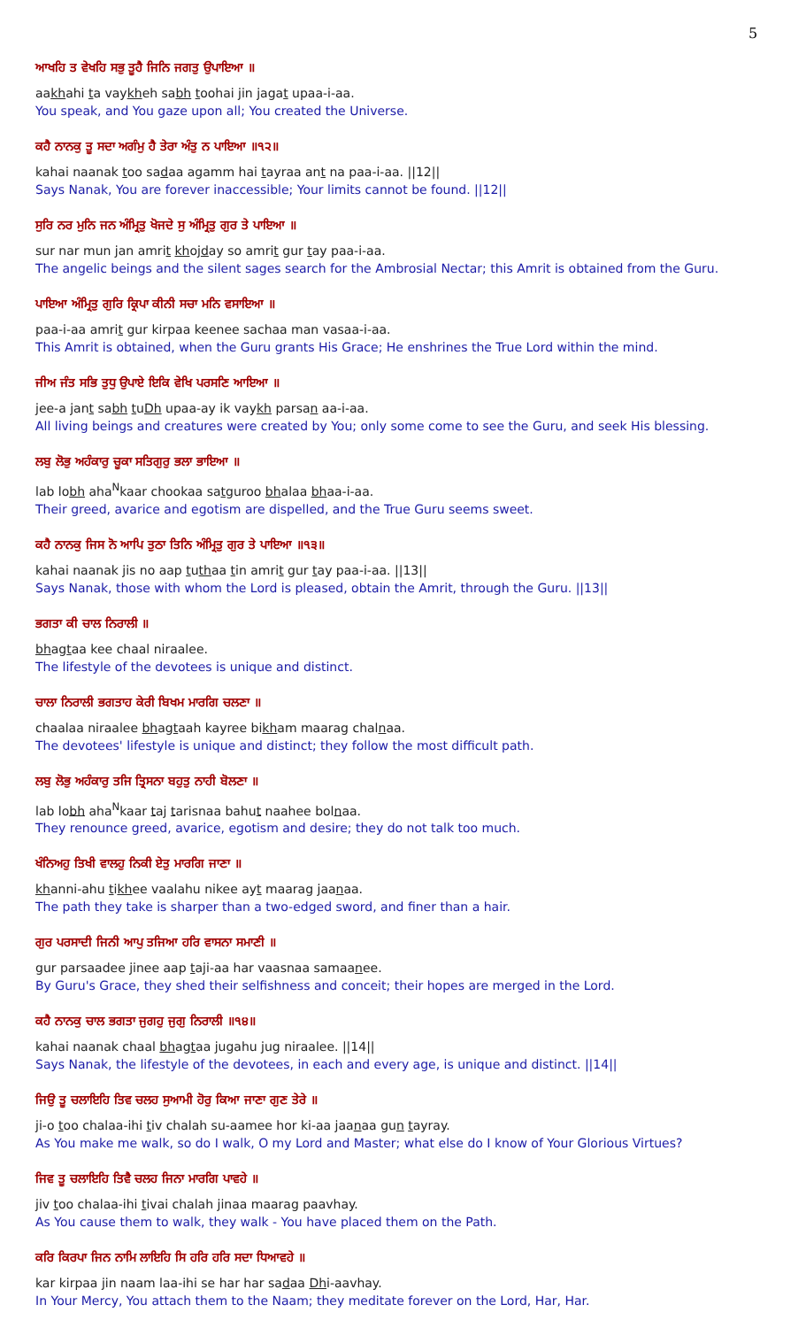5
ਆਖਹਿ ਤ ਵੇਖਹਿ ਸਭੁ ਤੂਹੈ ਜਿਨਿ ਜਗਤੁ ਉਪਾਇਆ ॥
aakhahi ta vaykheh sabh toohai jin jagat upaa-i-aa.
You speak, and You gaze upon all; You created the Universe.
ਕਹੈ ਨਾਨਕੁ ਤੂ ਸਦਾ ਅਗੰਮੁ ਹੈ ਤੇਰਾ ਅੰਤੁ ਨ ਪਾਇਆ ॥੧੨॥
kahai naanak too sadaa agamm hai tayraa ant na paa-i-aa. ||12||
Says Nanak, You are forever inaccessible; Your limits cannot be found. ||12||
ਸੁਰਿ ਨਰ ਮੁਨਿ ਜਨ ਅੰਮ੍ਰਿਤੁ ਖੋਜਦੇ ਸੁ ਅੰਮ੍ਰਿਤੁ ਗੁਰ ਤੇ ਪਾਇਆ ॥
sur nar mun jan amrit khojday so amrit gur tay paa-i-aa.
The angelic beings and the silent sages search for the Ambrosial Nectar; this Amrit is obtained from the Guru.
ਪਾਇਆ ਅੰਮ੍ਰਿਤੁ ਗੁਰਿ ਕ੍ਰਿਪਾ ਕੀਨੀ ਸਚਾ ਮਨਿ ਵਸਾਇਆ ॥
paa-i-aa amrit gur kirpaa keenee sachaa man vasaa-i-aa.
This Amrit is obtained, when the Guru grants His Grace; He enshrines the True Lord within the mind.
ਜੀਅ ਜੰਤ ਸਭਿ ਤੁਧੁ ਉਪਾਏ ਇਕਿ ਵੇਖਿ ਪਰਸਣਿ ਆਇਆ ॥
jee-a jant sabh tuDh upaa-ay ik vaykh parsan aa-i-aa.
All living beings and creatures were created by You; only some come to see the Guru, and seek His blessing.
ਲਬੁ ਲੋਭੁ ਅਹੰਕਾਰੁ ਚੂਕਾ ਸਤਿਗੁਰੁ ਭਲਾ ਭਾਇਆ ॥
lab lobh aha<sup>N</sup>kaar chookaa satguroo bhalaa bhaa-i-aa.
Their greed, avarice and egotism are dispelled, and the True Guru seems sweet.
ਕਹੈ ਨਾਨਕੁ ਜਿਸ ਨੋ ਆਪਿ ਤੁਠਾ ਤਿਨਿ ਅੰਮ੍ਰਿਤੁ ਗੁਰ ਤੇ ਪਾਇਆ ॥੧੩॥
kahai naanak jis no aap tuthaa tin amrit gur tay paa-i-aa. ||13||
Says Nanak, those with whom the Lord is pleased, obtain the Amrit, through the Guru. ||13||
ਭਗਤਾ ਕੀ ਚਾਲ ਨਿਰਾਲੀ ॥
bhagtaa kee chaal niraalee.
The lifestyle of the devotees is unique and distinct.
ਚਾਲਾ ਨਿਰਾਲੀ ਭਗਤਾਹ ਕੇਰੀ ਬਿਖਮ ਮਾਰਗਿ ਚਲਣਾ ॥
chaalaa niraalee bhagtaah kayree bikham maarag chalnaa.
The devotees' lifestyle is unique and distinct; they follow the most difficult path.
ਲਬੁ ਲੋਭੁ ਅਹੰਕਾਰੁ ਤਜਿ ਤ੍ਰਿਸਨਾ ਬਹੁਤੁ ਨਾਹੀ ਬੋਲਣਾ ॥
lab lobh aha<sup>N</sup>kaar taj tarisnaa bahut naahee bolnaa.
They renounce greed, avarice, egotism and desire; they do not talk too much.
ਖੰਨਿਅਹੁ ਤਿਖੀ ਵਾਲਹੁ ਨਿਕੀ ਏਤੁ ਮਾਰਗਿ ਜਾਣਾ ॥
khanni-ahu tikhee vaalahu nikee ayt maarag jaanaa.
The path they take is sharper than a two-edged sword, and finer than a hair.
ਗੁਰ ਪਰਸਾਦੀ ਜਿਨੀ ਆਪੁ ਤਜਿਆ ਹਰਿ ਵਾਸਨਾ ਸਮਾਣੀ ॥
gur parsaadee jinee aap taji-aa har vaasnaa samaanee.
By Guru's Grace, they shed their selfishness and conceit; their hopes are merged in the Lord.
ਕਹੈ ਨਾਨਕੁ ਚਾਲ ਭਗਤਾ ਜੁਗਹੁ ਜੁਗੁ ਨਿਰਾਲੀ ॥੧੪॥
kahai naanak chaal bhagtaa jugahu jug niraalee. ||14||
Says Nanak, the lifestyle of the devotees, in each and every age, is unique and distinct. ||14||
ਜਿਉ ਤੂ ਚਲਾਇਹਿ ਤਿਵ ਚਲਹ ਸੁਆਮੀ ਹੋਰੁ ਕਿਆ ਜਾਣਾ ਗੁਣ ਤੇਰੇ ॥
ji-o too chalaa-ihi tiv chalah su-aamee hor ki-aa jaanaa gun tayray.
As You make me walk, so do I walk, O my Lord and Master; what else do I know of Your Glorious Virtues?
ਜਿਵ ਤੂ ਚਲਾਇਹਿ ਤਿਵੈ ਚਲਹ ਜਿਨਾ ਮਾਰਗਿ ਪਾਵਹੇ ॥
jiv too chalaa-ihi tivai chalah jinaa maarag paavhay.
As You cause them to walk, they walk - You have placed them on the Path.
ਕਰਿ ਕਿਰਪਾ ਜਿਨ ਨਾਮਿ ਲਾਇਹਿ ਸਿ ਹਰਿ ਹਰਿ ਸਦਾ ਧਿਆਵਹੇ ॥
kar kirpaa jin naam laa-ihi se har har sadaa Dhi-aavhay.
In Your Mercy, You attach them to the Naam; they meditate forever on the Lord, Har, Har.